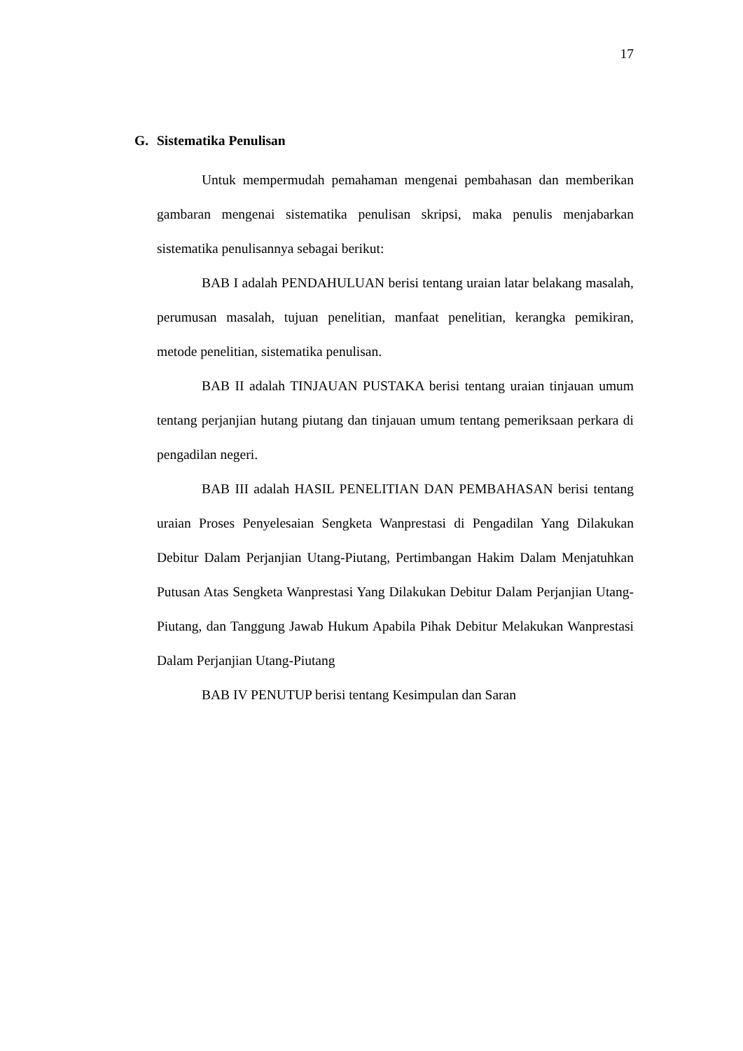17
G. Sistematika Penulisan
Untuk mempermudah pemahaman mengenai pembahasan dan memberikan gambaran mengenai sistematika penulisan skripsi, maka penulis menjabarkan sistematika penulisannya sebagai berikut:
BAB I adalah PENDAHULUAN berisi tentang uraian latar belakang masalah, perumusan masalah, tujuan penelitian, manfaat penelitian, kerangka pemikiran, metode penelitian, sistematika penulisan.
BAB II adalah TINJAUAN PUSTAKA berisi tentang uraian tinjauan umum tentang perjanjian hutang piutang dan tinjauan umum tentang pemeriksaan perkara di pengadilan negeri.
BAB III adalah HASIL PENELITIAN DAN PEMBAHASAN berisi tentang uraian Proses Penyelesaian Sengketa Wanprestasi di Pengadilan Yang Dilakukan Debitur Dalam Perjanjian Utang-Piutang, Pertimbangan Hakim Dalam Menjatuhkan Putusan Atas Sengketa Wanprestasi Yang Dilakukan Debitur Dalam Perjanjian Utang-Piutang, dan Tanggung Jawab Hukum Apabila Pihak Debitur Melakukan Wanprestasi Dalam Perjanjian Utang-Piutang
BAB IV PENUTUP berisi tentang Kesimpulan dan Saran